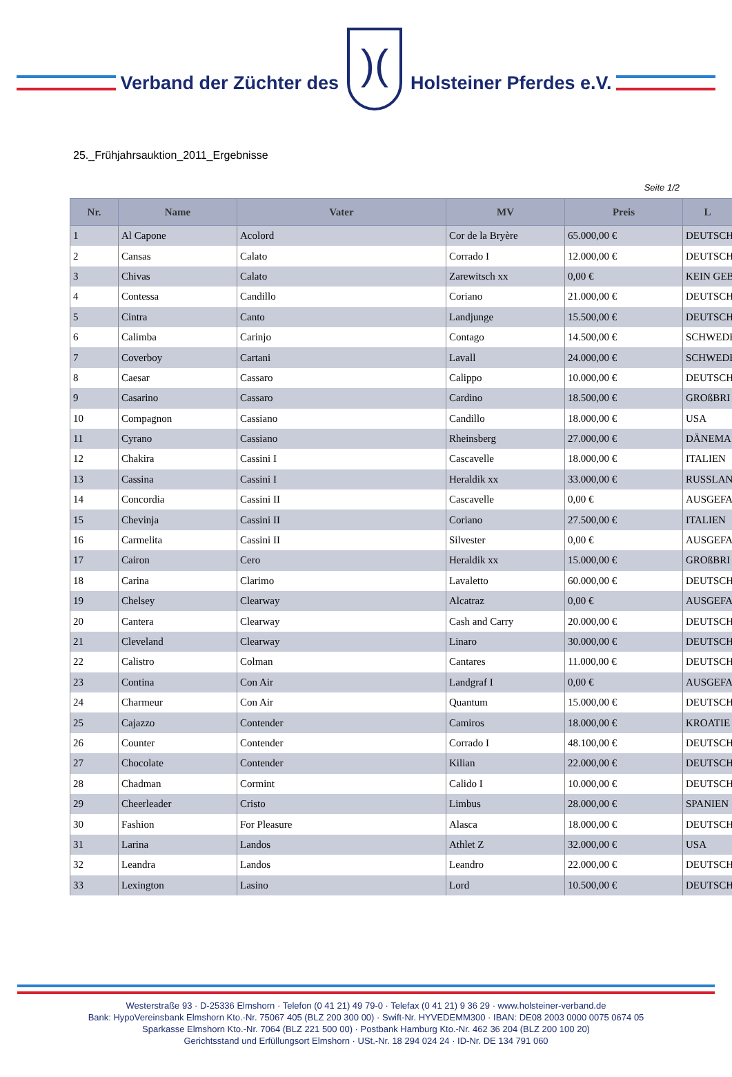Verband der Züchter des
)(
Holsteiner Pferdes e.V.
25._Frühjahrsauktion_2011_Ergebnisse
Seite 1/2
| Nr. | Name | Vater | MV | Preis | L |
| --- | --- | --- | --- | --- | --- |
| 1 | Al Capone | Acolord | Cor de la Bryère | 65.000,00 € | DEUTSCH |
| 2 | Cansas | Calato | Corrado I | 12.000,00 € | DEUTSCH |
| 3 | Chivas | Calato | Zarewitsch xx | 0,00 € | KEIN GEB |
| 4 | Contessa | Candillo | Coriano | 21.000,00 € | DEUTSCH |
| 5 | Cintra | Canto | Landjunge | 15.500,00 € | DEUTSCH |
| 6 | Calimba | Carinjo | Contago | 14.500,00 € | SCHWEDE |
| 7 | Coverboy | Cartani | Lavall | 24.000,00 € | SCHWEDE |
| 8 | Caesar | Cassaro | Calippo | 10.000,00 € | DEUTSCH |
| 9 | Casarino | Cassaro | Cardino | 18.500,00 € | GROßBRI |
| 10 | Compagnon | Cassiano | Candillo | 18.000,00 € | USA |
| 11 | Cyrano | Cassiano | Rheinsberg | 27.000,00 € | DÄNEMA |
| 12 | Chakira | Cassini I | Cascavelle | 18.000,00 € | ITALIEN |
| 13 | Cassina | Cassini I | Heraldik xx | 33.000,00 € | RUSSLAN |
| 14 | Concordia | Cassini II | Cascavelle | 0,00 € | AUSGEFA |
| 15 | Chevinja | Cassini II | Coriano | 27.500,00 € | ITALIEN |
| 16 | Carmelita | Cassini II | Silvester | 0,00 € | AUSGEFA |
| 17 | Cairon | Cero | Heraldik xx | 15.000,00 € | GROßBRI |
| 18 | Carina | Clarimo | Lavaletto | 60.000,00 € | DEUTSCH |
| 19 | Chelsey | Clearway | Alcatraz | 0,00 € | AUSGEFA |
| 20 | Cantera | Clearway | Cash and Carry | 20.000,00 € | DEUTSCH |
| 21 | Cleveland | Clearway | Linaro | 30.000,00 € | DEUTSCH |
| 22 | Calistro | Colman | Cantares | 11.000,00 € | DEUTSCH |
| 23 | Contina | Con Air | Landgraf I | 0,00 € | AUSGEFA |
| 24 | Charmeur | Con Air | Quantum | 15.000,00 € | DEUTSCH |
| 25 | Cajazzo | Contender | Camiros | 18.000,00 € | KROATIE |
| 26 | Counter | Contender | Corrado I | 48.100,00 € | DEUTSCH |
| 27 | Chocolate | Contender | Kilian | 22.000,00 € | DEUTSCH |
| 28 | Chadman | Cormint | Calido I | 10.000,00 € | DEUTSCH |
| 29 | Cheerleader | Cristo | Limbus | 28.000,00 € | SPANIEN |
| 30 | Fashion | For Pleasure | Alasca | 18.000,00 € | DEUTSCH |
| 31 | Larina | Landos | Athlet Z | 32.000,00 € | USA |
| 32 | Leandra | Landos | Leandro | 22.000,00 € | DEUTSCH |
| 33 | Lexington | Lasino | Lord | 10.500,00 € | DEUTSCH |
Westerstraße 93 · D-25336 Elmshorn · Telefon (0 41 21) 49 79-0 · Telefax (0 41 21) 9 36 29 · www.holsteiner-verband.de
Bank: HypoVereinsbank Elmshorn Kto.-Nr. 75067 405 (BLZ 200 300 00) · Swift-Nr. HYVEDEMM300 · IBAN: DE08 2003 0000 0075 0674 05
Sparkasse Elmshorn Kto.-Nr. 7064 (BLZ 221 500 00) · Postbank Hamburg Kto.-Nr. 462 36 204 (BLZ 200 100 20)
Gerichtsstand und Erfüllungsort Elmshorn · USt.-Nr. 18 294 024 24 · ID-Nr. DE 134 791 060